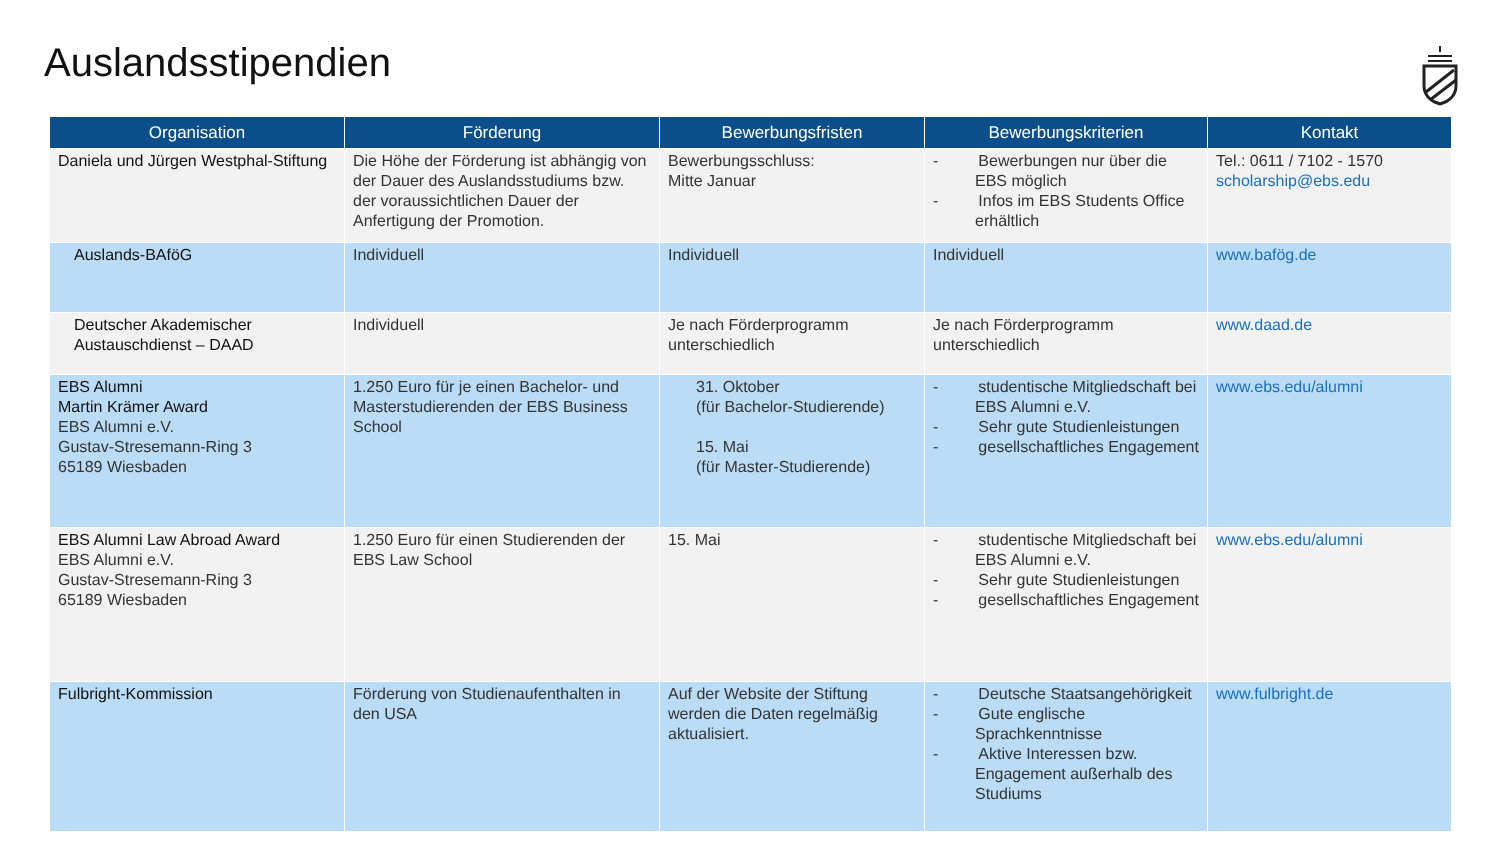Auslandsstipendien
| Organisation | Förderung | Bewerbungsfristen | Bewerbungskriterien | Kontakt |
| --- | --- | --- | --- | --- |
| Daniela und Jürgen Westphal-Stiftung | Die Höhe der Förderung ist abhängig von der Dauer des Auslandsstudiums bzw. der voraussichtlichen Dauer der Anfertigung der Promotion. | Bewerbungsschluss: Mitte Januar | - Bewerbungen nur über die EBS möglich - Infos im EBS Students Office erhältlich | Tel.: 0611 / 7102 - 1570 scholarship@ebs.edu |
| Auslands-BAföG | Individuell | Individuell | Individuell | www.bafög.de |
| Deutscher Akademischer Austauschdienst – DAAD | Individuell | Je nach Förderprogramm unterschiedlich | Je nach Förderprogramm unterschiedlich | www.daad.de |
| EBS Alumni Martin Krämer Award EBS Alumni e.V. Gustav-Stresemann-Ring 3 65189 Wiesbaden | 1.250 Euro für je einen Bachelor- und Masterstudierenden der EBS Business School | 31. Oktober (für Bachelor-Studierende) 15. Mai (für Master-Studierende) | - studentische Mitgliedschaft bei EBS Alumni e.V. - Sehr gute Studienleistungen - gesellschaftliches Engagement | www.ebs.edu/alumni |
| EBS Alumni Law Abroad Award EBS Alumni e.V. Gustav-Stresemann-Ring 3 65189 Wiesbaden | 1.250 Euro für einen Studierenden der EBS Law School | 15. Mai | - studentische Mitgliedschaft bei EBS Alumni e.V. - Sehr gute Studienleistungen - gesellschaftliches Engagement | www.ebs.edu/alumni |
| Fulbright-Kommission | Förderung von Studienaufenthalten in den USA | Auf der Website der Stiftung werden die Daten regelmäßig aktualisiert. | - Deutsche Staatsangehörigkeit - Gute englische Sprachkenntnisse - Aktive Interessen bzw. Engagement außerhalb des Studiums | www.fulbright.de |